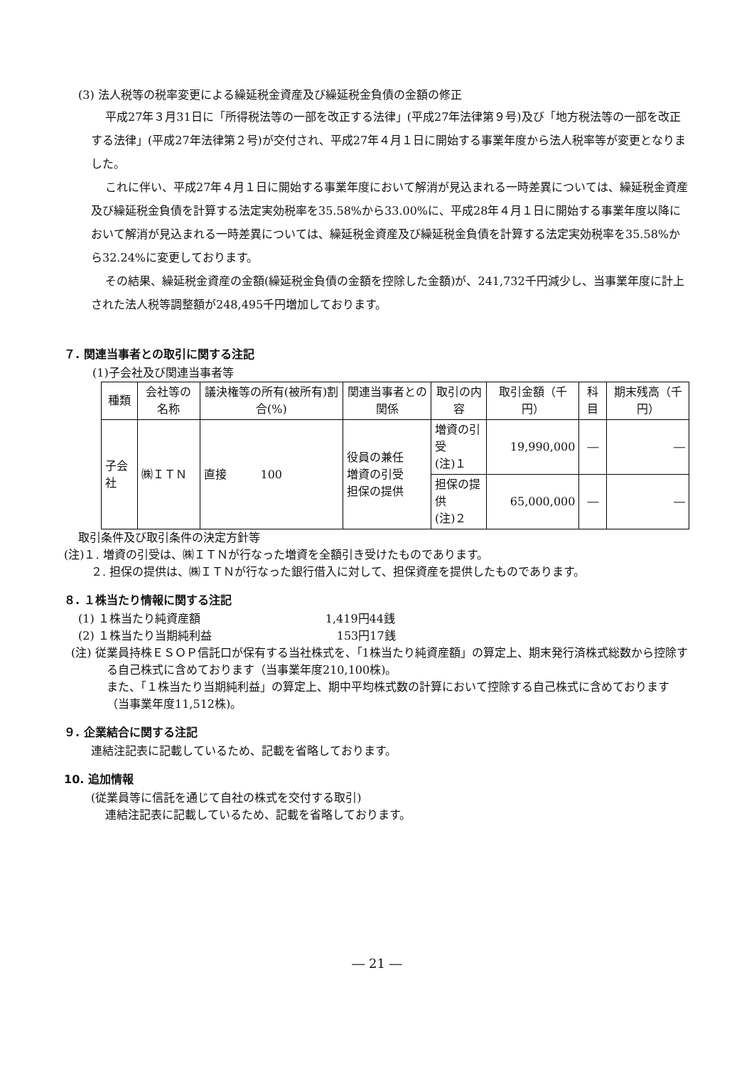(3) 法人税等の税率変更による繰延税金資産及び繰延税金負債の金額の修正
平成27年３月31日に「所得税法等の一部を改正する法律」(平成27年法律第９号)及び「地方税法等の一部を改正する法律」(平成27年法律第２号)が交付され、平成27年４月１日に開始する事業年度から法人税率等が変更となりました。
これに伴い、平成27年４月１日に開始する事業年度において解消が見込まれる一時差異については、繰延税金資産及び繰延税金負債を計算する法定実効税率を35.58%から33.00%に、平成28年４月１日に開始する事業年度以降において解消が見込まれる一時差異については、繰延税金資産及び繰延税金負債を計算する法定実効税率を35.58%から32.24%に変更しております。
その結果、繰延税金資産の金額(繰延税金負債の金額を控除した金額)が、241,732千円減少し、当事業年度に計上された法人税等調整額が248,495千円増加しております。
７. 関連当事者との取引に関する注記
(1)子会社及び関連当事者等
| 種類 | 会社等の名称 | 議決権等の所有(被所有)割合(%) | 関連当事者との関係 | 取引の内容 | 取引金額（千円） | 科目 | 期末残高（千円） |
| --- | --- | --- | --- | --- | --- | --- | --- |
| 子会社 | ㈱ＩＴＮ | 直接 100 | 役員の兼任 増資の引受 担保の提供 | 増資の引受 (注)１ | 19,990,000 | ― | ― |
| | | | | 担保の提供 (注)２ | 65,000,000 | ― | ― |
取引条件及び取引条件の決定方針等
(注)１. 増資の引受は、㈱ＩＴＮが行なった増資を全額引き受けたものであります。
２. 担保の提供は、㈱ＩＴＮが行なった銀行借入に対して、担保資産を提供したものであります。
８. １株当たり情報に関する注記
(1) １株当たり純資産額　　　　　　　　　　　1,419円44銭
(2) １株当たり当期純利益　　　　　　　　　　　153円17銭
(注) 従業員持株ＥＳＯＰ信託口が保有する当社株式を、「1株当たり純資産額」の算定上、期末発行済株式総数から控除する自己株式に含めております（当事業年度210,100株)。
また、「１株当たり当期純利益」の算定上、期中平均株式数の計算において控除する自己株式に含めております（当事業年度11,512株)。
９. 企業結合に関する注記
連結注記表に記載しているため、記載を省略しております。
10. 追加情報
(従業員等に信託を通じて自社の株式を交付する取引)
連結注記表に記載しているため、記載を省略しております。
― 21 ―